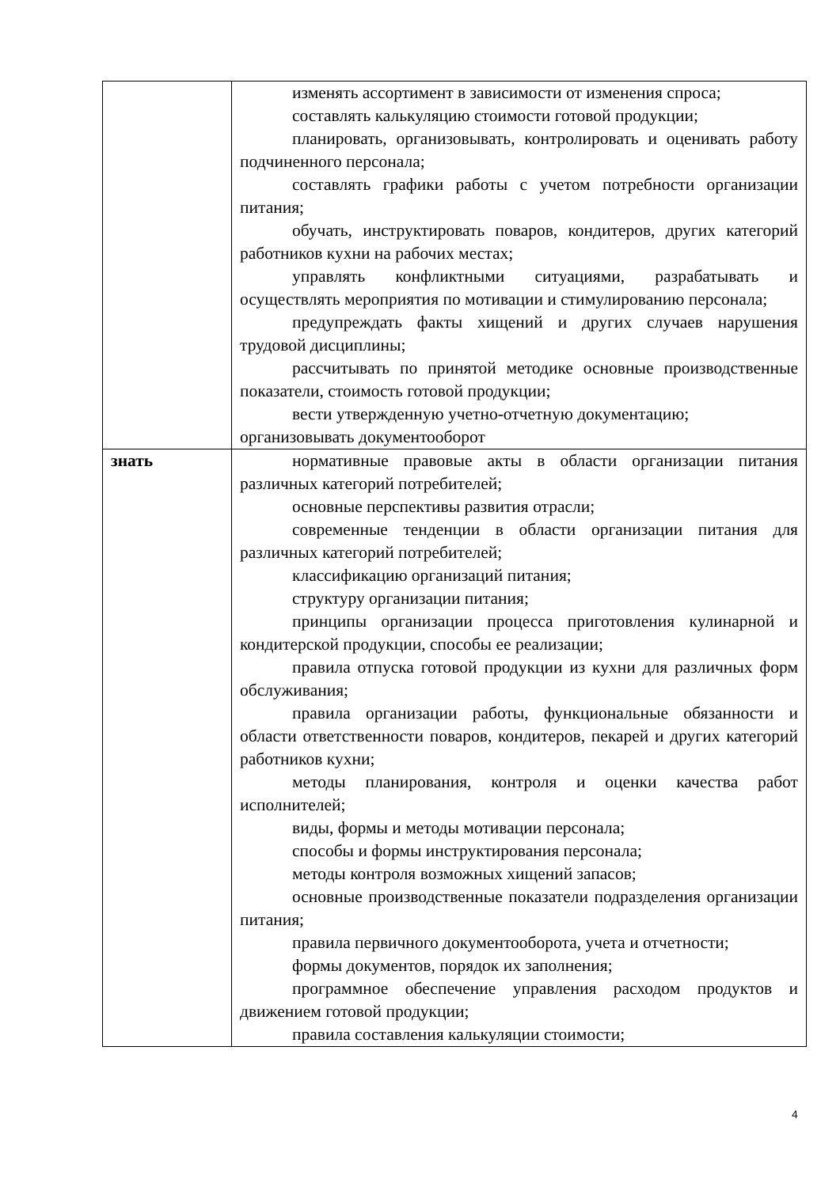| | изменять ассортимент в зависимости от изменения спроса; составлять калькуляцию стоимости готовой продукции; планировать, организовывать, контролировать и оценивать работу подчиненного персонала; составлять графики работы с учетом потребности организации питания; обучать, инструктировать поваров, кондитеров, других категорий работников кухни на рабочих местах; управлять конфликтными ситуациями, разрабатывать и осуществлять мероприятия по мотивации и стимулированию персонала; предупреждать факты хищений и других случаев нарушения трудовой дисциплины; рассчитывать по принятой методике основные производственные показатели, стоимость готовой продукции; вести утвержденную учетно-отчетную документацию; организовывать документооборот |
| знать | нормативные правовые акты в области организации питания различных категорий потребителей; основные перспективы развития отрасли; современные тенденции в области организации питания для различных категорий потребителей; классификацию организаций питания; структуру организации питания; принципы организации процесса приготовления кулинарной и кондитерской продукции, способы ее реализации; правила отпуска готовой продукции из кухни для различных форм обслуживания; правила организации работы, функциональные обязанности и области ответственности поваров, кондитеров, пекарей и других категорий работников кухни; методы планирования, контроля и оценки качества работ исполнителей; виды, формы и методы мотивации персонала; способы и формы инструктирования персонала; методы контроля возможных хищений запасов; основные производственные показатели подразделения организации питания; правила первичного документооборота, учета и отчетности; формы документов, порядок их заполнения; программное обеспечение управления расходом продуктов и движением готовой продукции; правила составления калькуляции стоимости; |
4